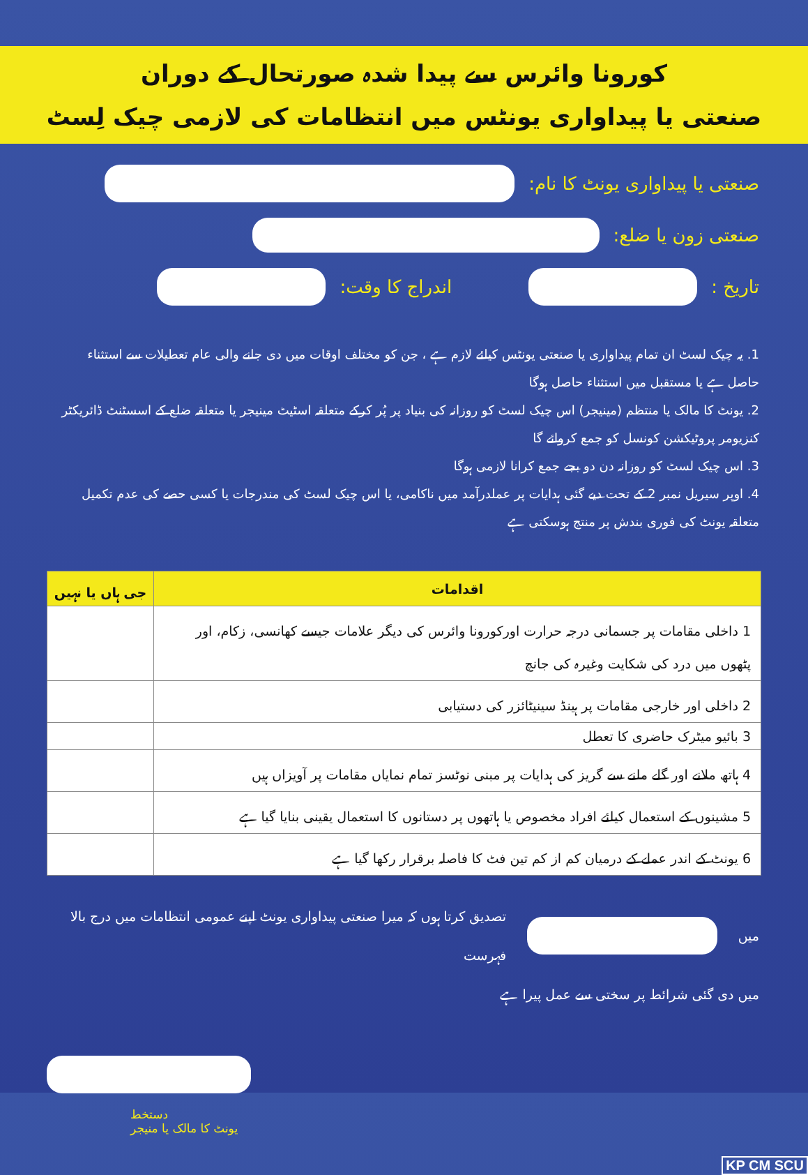کورونا وائرس سے پیدا شدہ صورتحال کے دوران
صنعتی یا پیداواری یونٹس میں انتظامات کی لازمی چیک لِسٹ
صنعتی یا پیداواری یونٹ کا نام:
صنعتی زون یا ضلع:
تاریخ : اندراج کا وقت:
1. یہ چیک لسٹ ان تمام پیداواری یا صنعتی یونٹس کیلئے لازم ہے ، جن کو مختلف اوقات میں دی جانے والی عام تعطیلات سے استثناء حاصل ہے یا مستقبل میں استثناء حاصل ہوگا
2. یونٹ کا مالک یا منتظم (مینیجر) اس چیک لسٹ کو روزانہ کی بنیاد پر پُر کرکے متعلقہ اسٹیٹ مینیجر یا متعلقہ ضلع کے اسسٹنٹ ڈائریکٹر کنزیومر پروٹیکشن کونسل کو جمع کروائے گا
3. اس چیک لسٹ کو روزانہ دن دو بجے جمع کرانا لازمی ہوگا
4. اوپر سیریل نمبر 2 کے تحت دیے گئی ہدایات پر عملدرآمد میں ناکامی، یا اس چیک لسٹ کی مندرجات یا کسی حصے کی عدم تکمیل متعلقہ یونٹ کی فوری بندش پر منتج ہوسکتی ہے
| اقدامات | جی ہاں یا نہیں |
| --- | --- |
| 1 داخلی مقامات پر جسمانی درجہ حرارت اورکورونا وائرس کی دیگر علامات جیسے کھانسی، زکام، اور پٹھوں میں درد کی شکایت وغیرہ کی جانچ | |
| 2 داخلی اور خارجی مقامات پر ہینڈ سینیٹائزر کی دستیابی | |
| 3 بائیو میٹرک حاضری کا تعطل | |
| 4 ہاتھ ملانے اور گلے ملنے سے گریز کی ہدایات پر مبنی نوٹسز تمام نمایاں مقامات پر آویزاں ہیں | |
| 5 مشینوں کے استعمال کیلئے افراد مخصوص یا ہاتھوں پر دستانوں کا استعمال یقینی بنایا گیا ہے | |
| 6 یونٹ کے اندر عملے کے درمیان کم از کم تین فٹ کا فاصلہ برقرار رکھا گیا ہے | |
میں
تصدیق کرتا ہوں کہ میرا صنعتی پیداواری یونٹ اپنے عمومی انتظامات میں درج بالا فہرست
میں دی گئی شرائط پر سختی سے عمل پیرا ہے
دستخط
یونٹ کا مالک یا منیجر
KP CM SCU